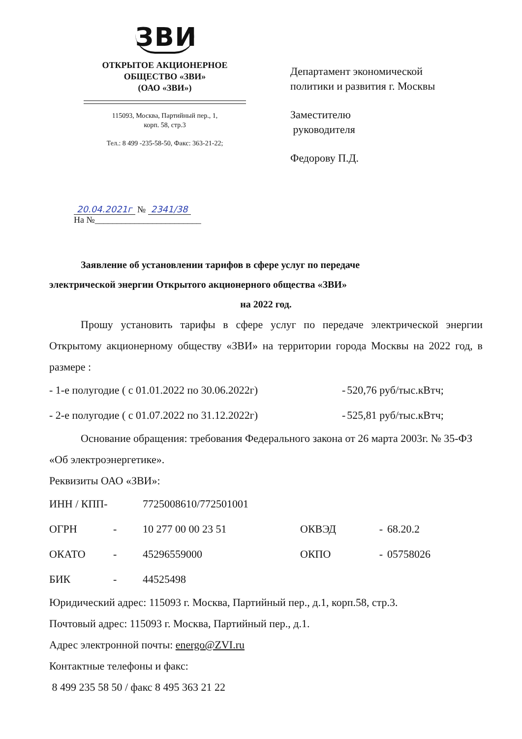ЗВИ
ОТКРЫТОЕ АКЦИОНЕРНОЕ
ОБЩЕСТВО «ЗВИ»
(ОАО «ЗВИ»)
115093, Москва, Партийный пер., 1,
корп. 58, стр.3
Тел.: 8 499 -235-58-50, Факс: 363-21-22;
Департамент экономической
политики и развития г. Москвы
Заместителю
руководителя
Федорову П.Д.
20.04.2021г № 2341/38
На №________________________
Заявление об установлении тарифов в сфере услуг по передаче
электрической энергии Открытого акционерного общества «ЗВИ»
на 2022 год.
Прошу установить тарифы в сфере услуг по передаче электрической энергии Открытому акционерному обществу «ЗВИ» на территории города Москвы на 2022 год, в размере :
| - 1-е полугодие ( с 01.01.2022 по 30.06.2022г) | - | 520,76 руб/тыс.кВтч; |
| - 2-е полугодие ( с 01.07.2022 по 31.12.2022г) | - | 525,81 руб/тыс.кВтч; |
Основание обращения: требования Федерального закона от 26 марта 2003г. № 35-ФЗ «Об электроэнергетике».
Реквизиты ОАО «ЗВИ»:
| ИНН / КПП- | | 7725008610/772501001 | | | |
| ОГРН | - | 10 277 00 00 23 51 | ОКВЭД | - | 68.20.2 |
| ОКАТО | - | 45296559000 | ОКПО | - | 05758026 |
| БИК | - | 44525498 | | | |
Юридический адрес: 115093 г. Москва, Партийный пер., д.1, корп.58, стр.3.
Почтовый адрес: 115093 г. Москва, Партийный пер., д.1.
Адрес электронной почты: energo@ZVI.ru
Контактные телефоны и факс:
8 499 235 58 50 / факс 8 495 363 21 22